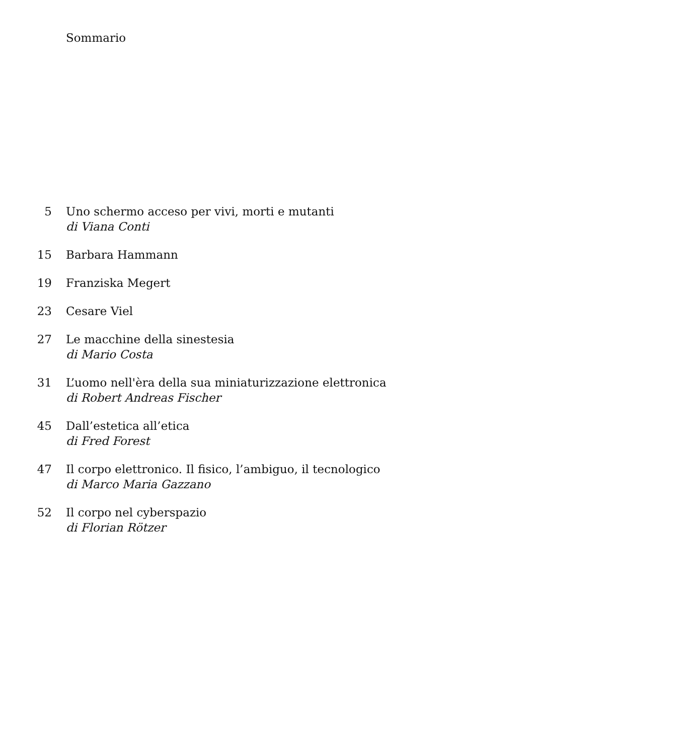Sommario
5 Uno schermo acceso per vivi, morti e mutanti
di Viana Conti
15 Barbara Hammann
19 Franziska Megert
23 Cesare Viel
27 Le macchine della sinestesia
di Mario Costa
31 L’uomo nell'èra della sua miniaturizzazione elettronica
di Robert Andreas Fischer
45 Dall’estetica all’etica
di Fred Forest
47 Il corpo elettronico. Il fisico, l’ambiguo, il tecnologico
di Marco Maria Gazzano
52 Il corpo nel cyberspazio
di Florian Rötzer